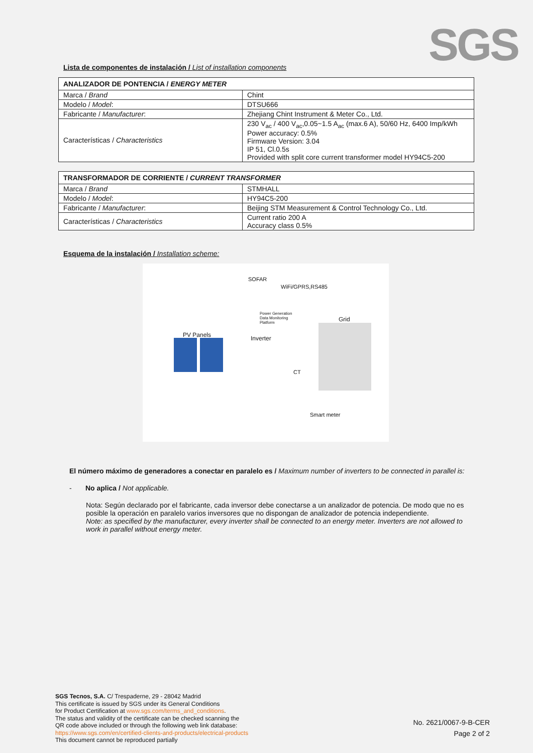SGS
Lista de componentes de instalación / List of installation components
| ANALIZADOR DE PONTENCIA / ENERGY METER | |
| --- | --- |
| Marca / Brand | Chint |
| Modelo / Model : | DTSU666 |
| Fabricante / Manufacturer : | Zhejiang Chint Instrument & Meter Co., Ltd. |
| Características / Characteristics | 230 V<sub>ac</sub> / 400 V<sub>ac</sub>,0.05~1.5 A<sub>ac</sub> (max.6 A), 50/60 Hz, 6400 Imp/kWh Power accuracy: 0.5% Firmware Version: 3.04 IP 51, Cl.0.5s Provided with split core current transformer model HY94C5-200 |
| TRANSFORMADOR DE CORRIENTE / CURRENT TRANSFORMER | |
| --- | --- |
| Marca / Brand | STMHALL |
| Modelo / Model : | HY94C5-200 |
| Fabricante / Manufacturer : | Beijing STM Measurement & Control Technology Co., Ltd. |
| Características / Characteristics | Current ratio 200 A Accuracy class 0.5% |
Esquema de la instalación / Installation scheme:
SOFAR
WiFi/GPRS,RS485
Power Generation Data Monitoring Platform
Grid
PV Panels Inverter
CT
Smart meter
El número máximo de generadores a conectar en paralelo es / Maximum number of inverters to be connected in parallel is:
- No aplica / Not applicable.
Nota: Según declarado por el fabricante, cada inversor debe conectarse a un analizador de potencia. De modo que no es posible la operación en paralelo varios inversores que no dispongan de analizador de potencia independiente.
Note: as specified by the manufacturer, every inverter shall be connected to an energy meter. Inverters are not allowed to work in parallel without energy meter.
SGS Tecnos, S.A. C/ Trespaderne, 29 - 28042 Madrid
This certificate is issued by SGS under its General Conditions
for Product Certification at www.sgs.com/terms_and_conditions.
The status and validity of the certificate can be checked scanning the
QR code above included or through the following web link database:
https://www.sgs.com/en/certified-clients-and-products/electrical-products
This document cannot be reproduced partially
No. 2621/0067-9-B-CER
Page 2 of 2